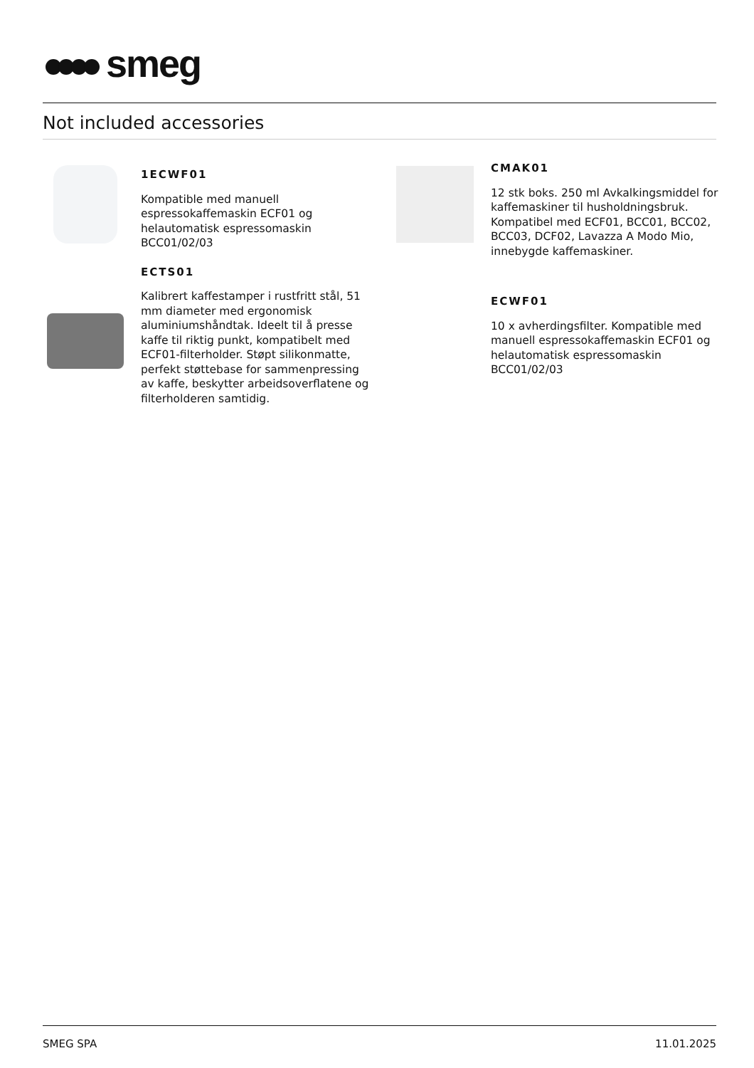smeg
Not included accessories
1ECWF01
Kompatible med manuell espressokaffemaskin ECF01 og helautomatisk espressomaskin BCC01/02/03
ECTS01
Kalibrert kaffestamper i rustfritt stål, 51 mm diameter med ergonomisk aluminiumshåndtak. Ideelt til å presse kaffe til riktig punkt, kompatibelt med ECF01-filterholder. Støpt silikonmatte, perfekt støttebase for sammenpressing av kaffe, beskytter arbeidsoverflatene og filterholderen samtidig.
CMAK01
12 stk boks. 250 ml Avkalkingsmiddel for kaffemaskiner til husholdningsbruk. Kompatibel med ECF01, BCC01, BCC02, BCC03, DCF02, Lavazza A Modo Mio, innebygde kaffemaskiner.
ECWF01
10 x avherdingsfilter. Kompatible med manuell espressokaffemaskin ECF01 og helautomatisk espressomaskin BCC01/02/03
SMEG SPA 11.01.2025